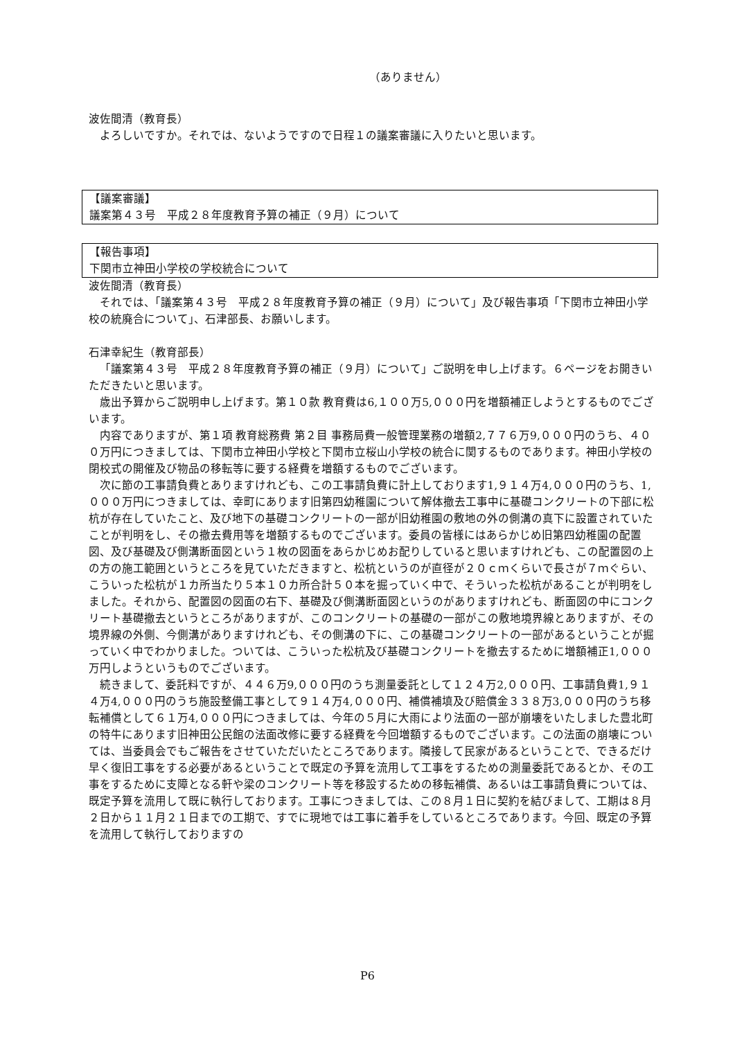（ありません）
波佐間清（教育長）
よろしいですか。それでは、ないようですので日程１の議案審議に入りたいと思います。
【議案審議】
議案第４３号　平成２８年度教育予算の補正（９月）について
【報告事項】
下関市立神田小学校の学校統合について
波佐間清（教育長）
それでは、「議案第４３号　平成２８年度教育予算の補正（９月）について」及び報告事項「下関市立神田小学校の統廃合について」、石津部長、お願いします。
石津幸紀生（教育部長）
「議案第４３号　平成２８年度教育予算の補正（９月）について」ご説明を申し上げます。６ページをお開きいただきたいと思います。
歳出予算からご説明申し上げます。第１０款 教育費は6,１００万5,０００円を増額補正しようとするものでございます。
内容でありますが、第１項 教育総務費 第２目 事務局費一般管理業務の増額2,７７６万9,０００円のうち、４００万円につきましては、下関市立神田小学校と下関市立桜山小学校の統合に関するものであります。神田小学校の閉校式の開催及び物品の移転等に要する経費を増額するものでございます。
次に節の工事請負費とありますけれども、この工事請負費に計上しております1,９１４万4,０００円のうち、1,０００万円につきましては、幸町にあります旧第四幼稚園について解体撤去工事中に基礎コンクリートの下部に松杭が存在していたこと、及び地下の基礎コンクリートの一部が旧幼稚園の敷地の外の側溝の真下に設置されていたことが判明をし、その撤去費用等を増額するものでございます。委員の皆様にはあらかじめ旧第四幼稚園の配置図、及び基礎及び側溝断面図という１枚の図面をあらかじめお配りしていると思いますけれども、この配置図の上の方の施工範囲というところを見ていただきますと、松杭というのが直径が２０ｃｍくらいで長さが７ｍぐらい、こういった松杭が１カ所当たり５本１０カ所合計５０本を掘っていく中で、そういった松杭があることが判明をしました。それから、配置図の図面の右下、基礎及び側溝断面図というのがありますけれども、断面図の中にコンクリート基礎撤去というところがありますが、このコンクリートの基礎の一部がこの敷地境界線とありますが、その境界線の外側、今側溝がありますけれども、その側溝の下に、この基礎コンクリートの一部があるということが掘っていく中でわかりました。ついては、こういった松杭及び基礎コンクリートを撤去するために増額補正1,０００万円しようというものでございます。
続きまして、委託料ですが、４４６万9,０００円のうち測量委託として１２４万2,０００円、工事請負費1,９１４万4,０００円のうち施設整備工事として９１４万4,０００円、補償補填及び賠償金３３８万3,０００円のうち移転補償として６１万4,０００円につきましては、今年の５月に大雨により法面の一部が崩壊をいたしました豊北町の特牛にあります旧神田公民館の法面改修に要する経費を今回増額するものでございます。この法面の崩壊については、当委員会でもご報告をさせていただいたところであります。隣接して民家があるということで、できるだけ早く復旧工事をする必要があるということで既定の予算を流用して工事をするための測量委託であるとか、その工事をするために支障となる軒や梁のコンクリート等を移設するための移転補償、あるいは工事請負費については、既定予算を流用して既に執行しております。工事につきましては、この８月１日に契約を結びまして、工期は８月２日から１１月２１日までの工期で、すでに現地では工事に着手をしているところであります。今回、既定の予算を流用して執行しておりますの
P6